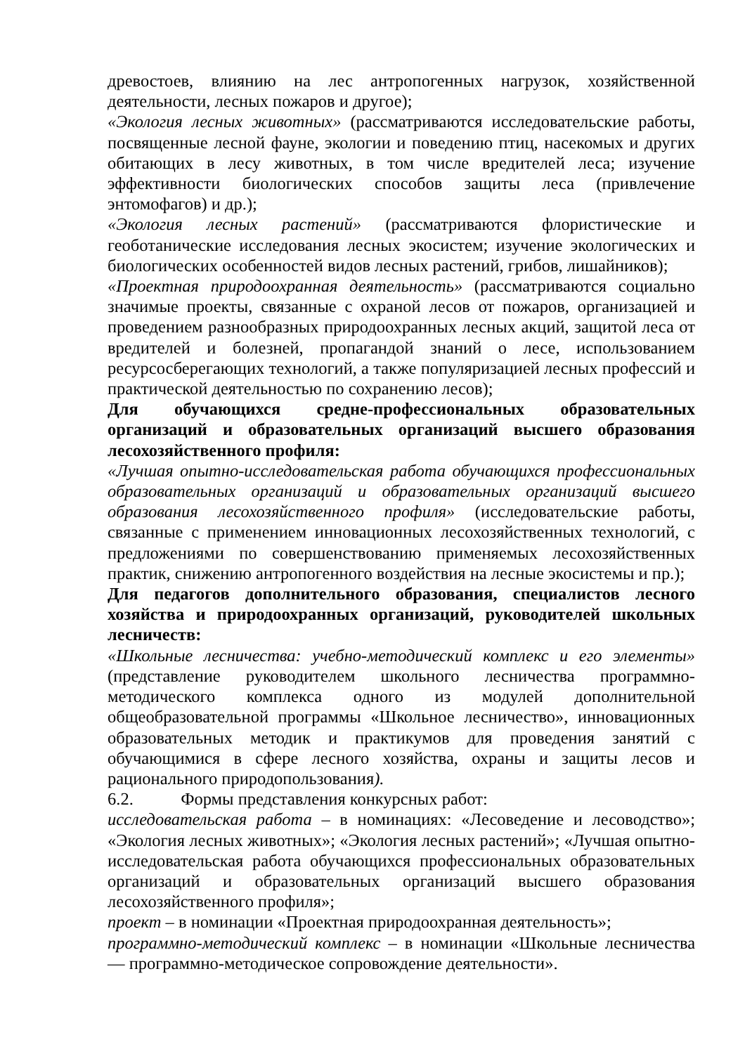древостоев, влиянию на лес антропогенных нагрузок, хозяйственной деятельности, лесных пожаров и другое);
«Экология лесных животных» (рассматриваются исследовательские работы, посвященные лесной фауне, экологии и поведению птиц, насекомых и других обитающих в лесу животных, в том числе вредителей леса; изучение эффективности биологических способов защиты леса (привлечение энтомофагов) и др.);
«Экология лесных растений» (рассматриваются флористические и геоботанические исследования лесных экосистем; изучение экологических и биологических особенностей видов лесных растений, грибов, лишайников);
«Проектная природоохранная деятельность» (рассматриваются социально значимые проекты, связанные с охраной лесов от пожаров, организацией и проведением разнообразных природоохранных лесных акций, защитой леса от вредителей и болезней, пропагандой знаний о лесе, использованием ресурсосберегающих технологий, а также популяризацией лесных профессий и практической деятельностью по сохранению лесов);
Для обучающихся средне-профессиональных образовательных организаций и образовательных организаций высшего образования лесохозяйственного профиля:
«Лучшая опытно-исследовательская работа обучающихся профессиональных образовательных организаций и образовательных организаций высшего образования лесохозяйственного профиля» (исследовательские работы, связанные с применением инновационных лесохозяйственных технологий, с предложениями по совершенствованию применяемых лесохозяйственных практик, снижению антропогенного воздействия на лесные экосистемы и пр.);
Для педагогов дополнительного образования, специалистов лесного хозяйства и природоохранных организаций, руководителей школьных лесничеств:
«Школьные лесничества: учебно-методический комплекс и его элементы» (представление руководителем школьного лесничества программно-методического комплекса одного из модулей дополнительной общеобразовательной программы «Школьное лесничество», инновационных образовательных методик и практикумов для проведения занятий с обучающимися в сфере лесного хозяйства, охраны и защиты лесов и рационального природопользования).
6.2. Формы представления конкурсных работ:
исследовательская работа – в номинациях: «Лесоведение и лесоводство»; «Экология лесных животных»; «Экология лесных растений»; «Лучшая опытно-исследовательская работа обучающихся профессиональных образовательных организаций и образовательных организаций высшего образования лесохозяйственного профиля»;
проект – в номинации «Проектная природоохранная деятельность»;
программно-методический комплекс – в номинации «Школьные лесничества — программно-методическое сопровождение деятельности».